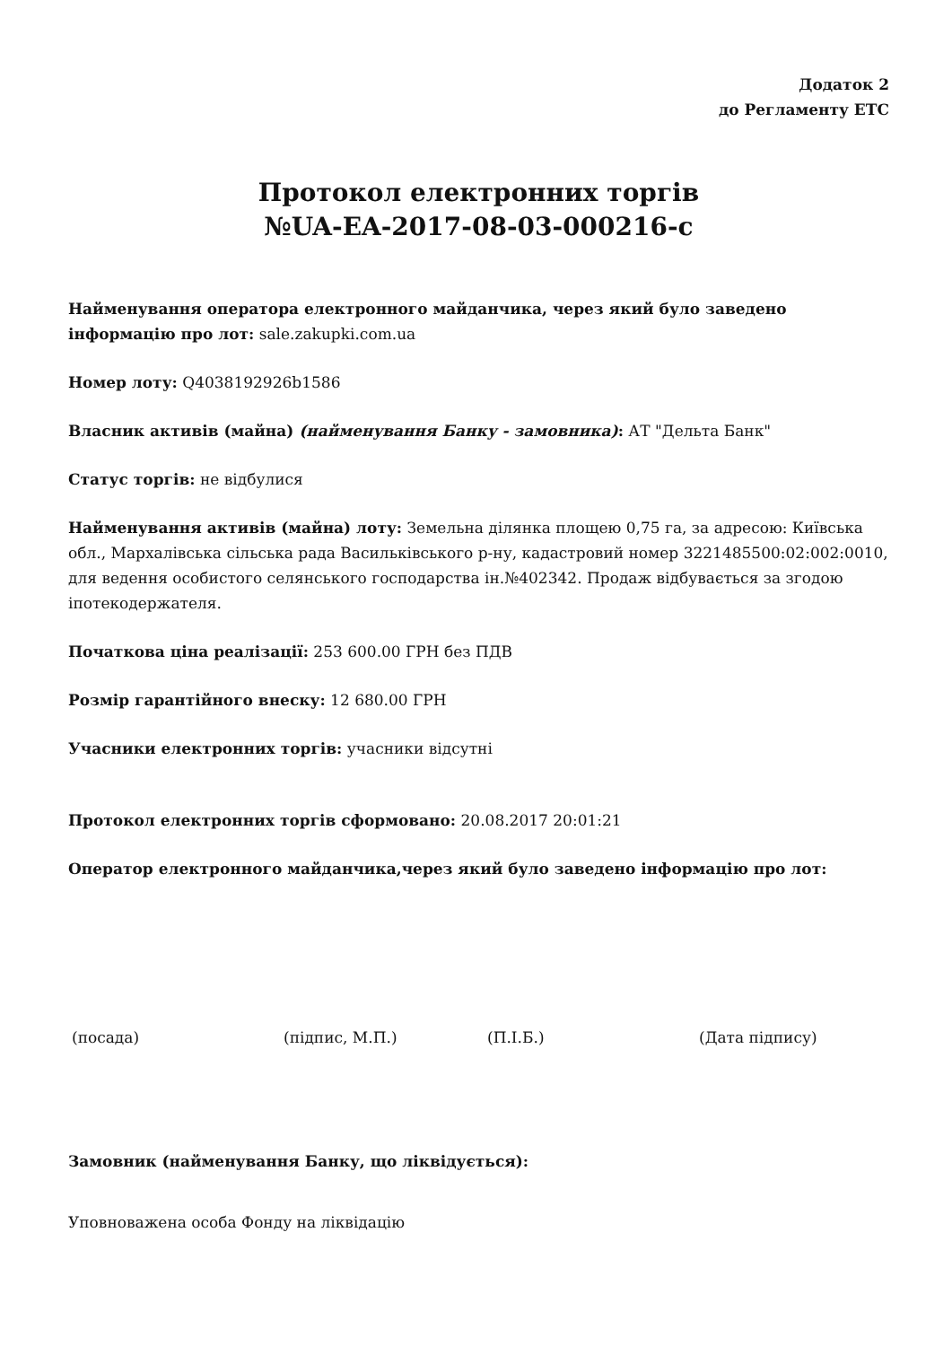Додаток 2
до Регламенту ЕТС
Протокол електронних торгів
№UA-EA-2017-08-03-000216-c
Найменування оператора електронного майданчика, через який було заведено інформацію про лот: sale.zakupki.com.ua
Номер лоту: Q4038192926b1586
Власник активів (майна) (найменування Банку - замовника): АТ "Дельта Банк"
Статус торгів: не відбулися
Найменування активів (майна) лоту: Земельна ділянка площею 0,75 га, за адресою: Київська обл., Мархалівська сільська рада Васильківського р-ну, кадастровий номер 3221485500:02:002:0010, для ведення особистого селянського господарства ін.№402342. Продаж відбувається за згодою іпотекодержателя.
Початкова ціна реалізації: 253 600.00 ГРН без ПДВ
Розмір гарантійного внеску: 12 680.00 ГРН
Учасники електронних торгів: учасники відсутні
Протокол електронних торгів сформовано: 20.08.2017 20:01:21
Оператор електронного майданчика,через який було заведено інформацію про лот:
(посада) (підпис, М.П.) (П.І.Б.) (Дата підпису)
Замовник (найменування Банку, що ліквідується):
Уповноважена особа Фонду на ліквідацію